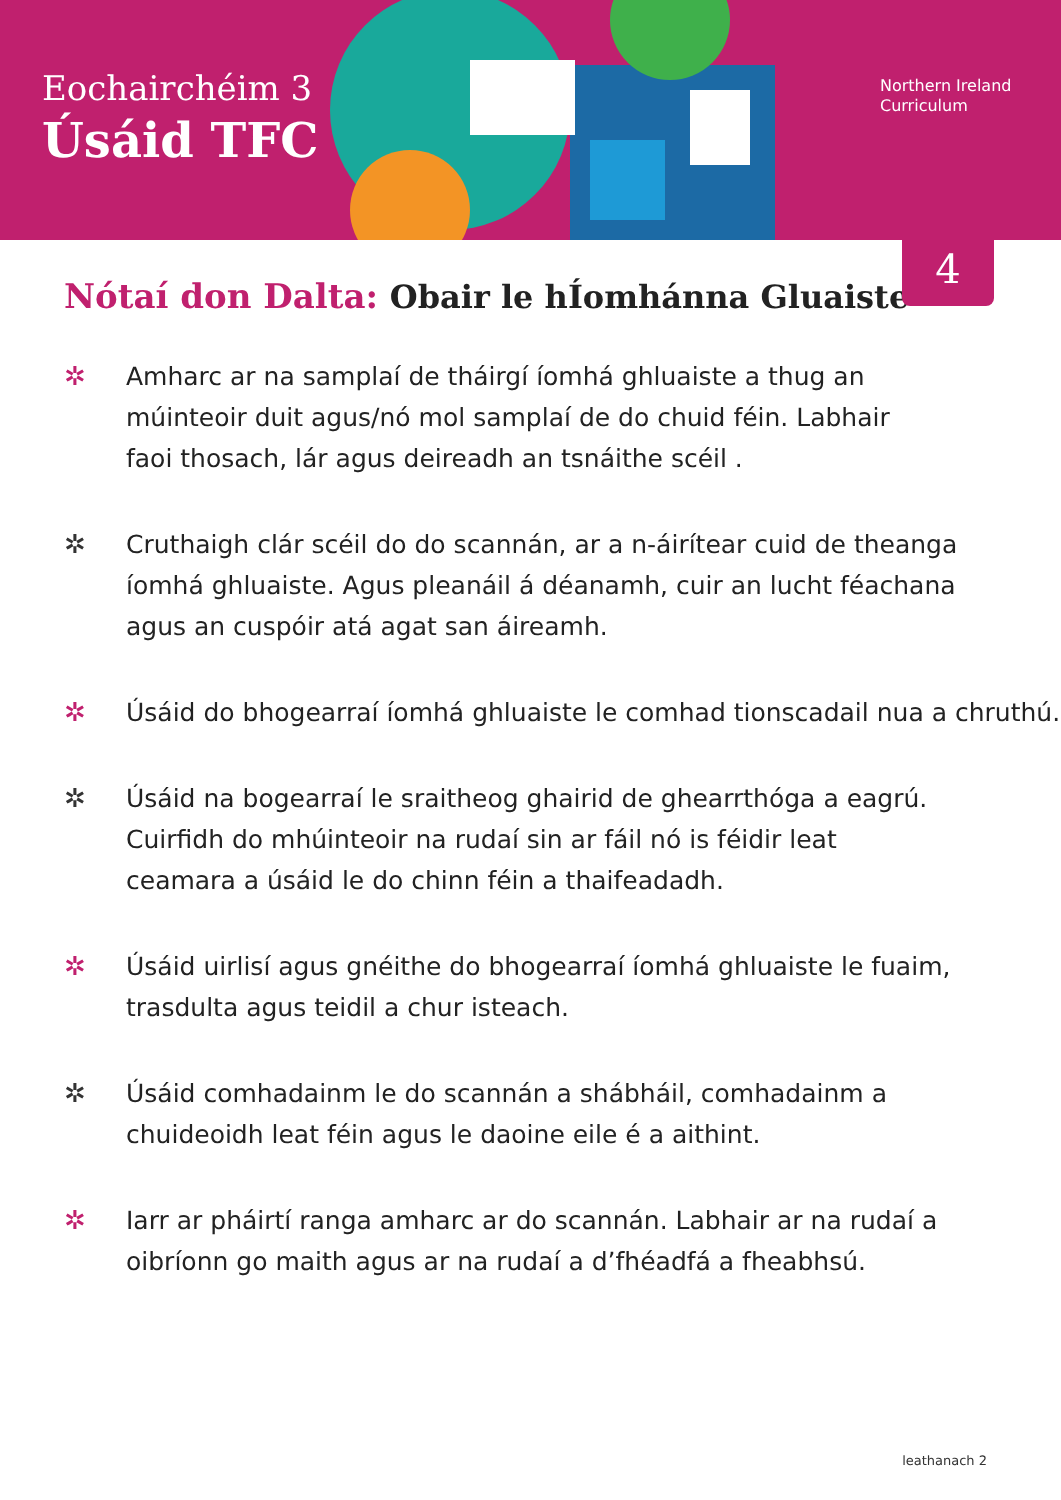Eochairchéim 3
Úsáid TFC
Northern Ireland
Curriculum
4
Nótaí don Dalta: Obair le hÍomhánna Gluaiste
✲ Amharc ar na samplaí de tháirgí íomhá ghluaiste a thug an
múinteoir duit agus/nó mol samplaí de do chuid féin. Labhair
faoi thosach, lár agus deireadh an tsnáithe scéil .
✲ Cruthaigh clár scéil do do scannán, ar a n-áirítear cuid de theanga
íomhá ghluaiste. Agus pleanáil á déanamh, cuir an lucht féachana
agus an cuspóir atá agat san áireamh.
✲ Úsáid do bhogearraí íomhá ghluaiste le comhad tionscadail nua a chruthú.
✲ Úsáid na bogearraí le sraitheog ghairid de ghearrthóga a eagrú.
Cuirfidh do mhúinteoir na rudaí sin ar fáil nó is féidir leat
ceamara a úsáid le do chinn féin a thaifeadadh.
✲ Úsáid uirlisí agus gnéithe do bhogearraí íomhá ghluaiste le fuaim,
trasdulta agus teidil a chur isteach.
✲ Úsáid comhadainm le do scannán a shábháil, comhadainm a
chuideoidh leat féin agus le daoine eile é a aithint.
✲ Iarr ar pháirtí ranga amharc ar do scannán. Labhair ar na rudaí a
oibríonn go maith agus ar na rudaí a d’fhéadfá a fheabhsú.
leathanach 2